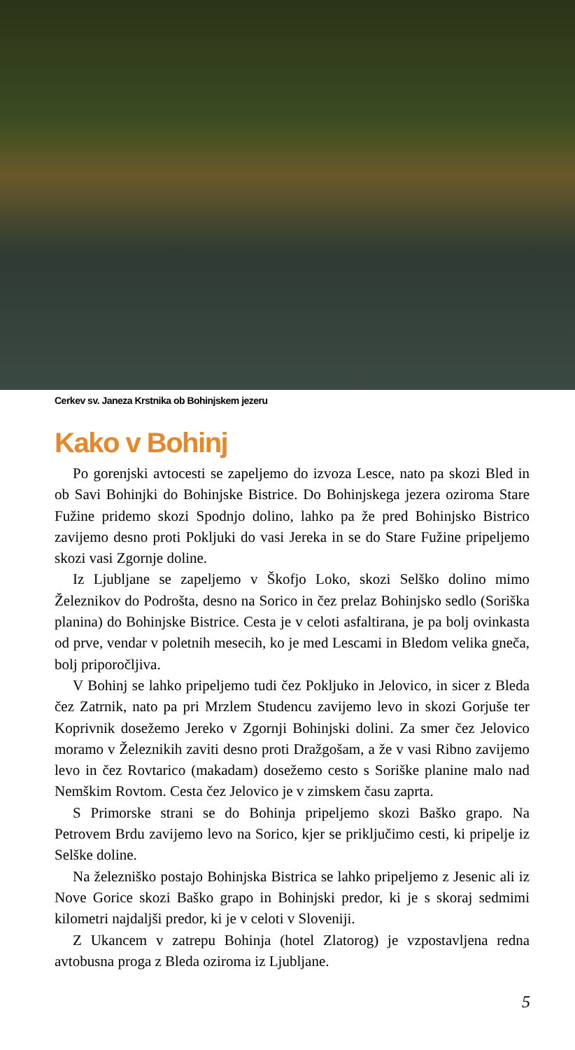Cerkev sv. Janeza Krstnika ob Bohinjskem jezeru
Kako v Bohinj
Po gorenjski avtocesti se zapeljemo do izvoza Lesce, nato pa skozi Bled in ob Savi Bohinjki do Bohinjske Bistrice. Do Bohinjskega jezera oziroma Stare Fužine pridemo skozi Spodnjo dolino, lahko pa že pred Bohinjsko Bistrico zavijemo desno proti Pokljuki do vasi Jereka in se do Stare Fužine pripeljemo skozi vasi Zgornje doline.
Iz Ljubljane se zapeljemo v Škofjo Loko, skozi Selško dolino mimo Železnikov do Podrošta, desno na Sorico in čez prelaz Bohinjsko sedlo (Soriška planina) do Bohinjske Bistrice. Cesta je v celoti asfaltirana, je pa bolj ovinkasta od prve, vendar v poletnih mesecih, ko je med Lescami in Bledom velika gneča, bolj priporočljiva.
V Bohinj se lahko pripeljemo tudi čez Pokljuko in Jelovico, in sicer z Bleda čez Zatrnik, nato pa pri Mrzlem Studencu zavijemo levo in skozi Gorjuše ter Koprivnik dosežemo Jereko v Zgornji Bohinjski dolini. Za smer čez Jelovico moramo v Železnikih zaviti desno proti Dražgošam, a že v vasi Ribno zavijemo levo in čez Rovtarico (makadam) dosežemo cesto s Soriške planine malo nad Nemškim Rovtom. Cesta čez Jelovico je v zimskem času zaprta.
S Primorske strani se do Bohinja pripeljemo skozi Baško grapo. Na Petrovem Brdu zavijemo levo na Sorico, kjer se priključimo cesti, ki pripelje iz Selške doline.
Na železniško postajo Bohinjska Bistrica se lahko pripeljemo z Jesenic ali iz Nove Gorice skozi Baško grapo in Bohinjski predor, ki je s skoraj sedmimi kilometri najdaljši predor, ki je v celoti v Sloveniji.
Z Ukancem v zatrepu Bohinja (hotel Zlatorog) je vzpostavljena redna avtobusna proga z Bleda oziroma iz Ljubljane.
5